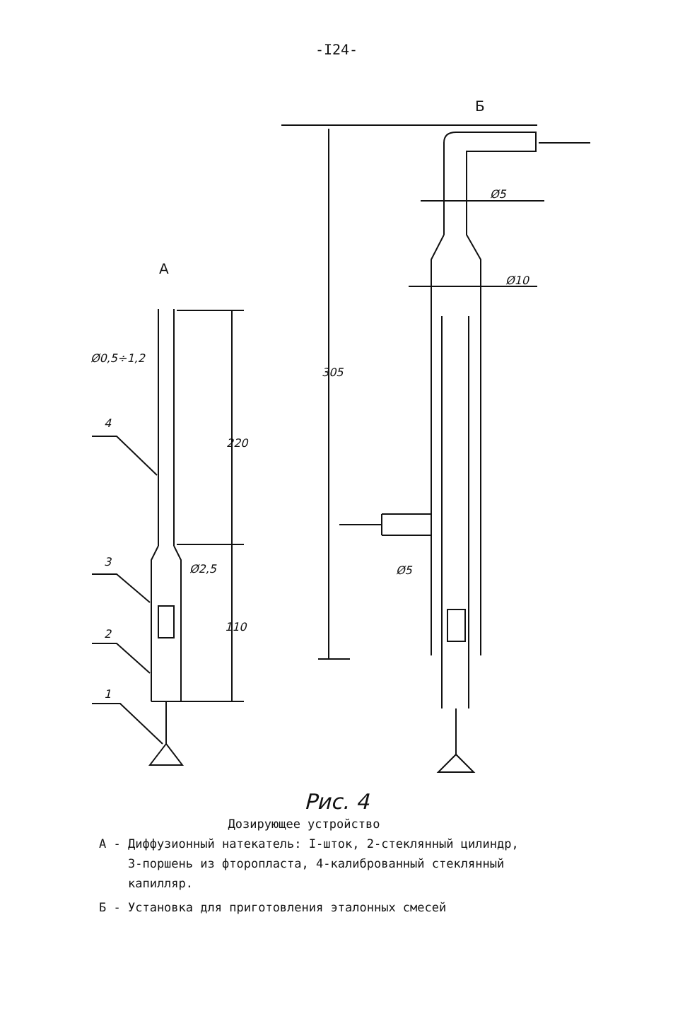-I24-
A
Б
Ø0,5÷1,2
Ø2,5
220
110
4
3
2
1
305
Ø5
Ø10
Ø5
Рис. 4
Дозирующее устройство
А - Диффузионный натекатель: I-шток, 2-стеклянный цилиндр,
3-поршень из фторопласта, 4-калиброванный стеклянный
капилляр.
Б - Установка для приготовления эталонных смесей